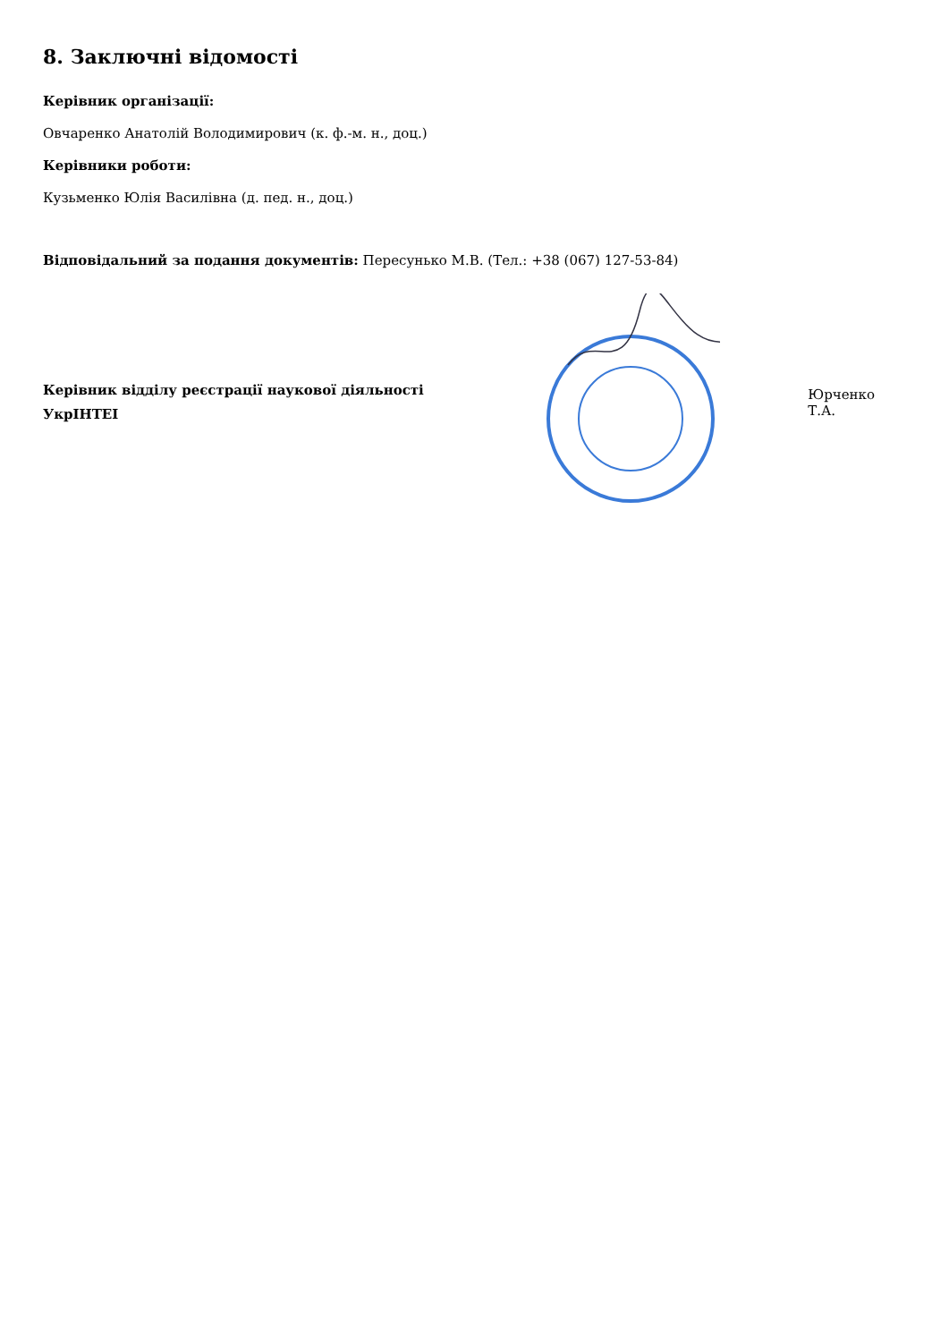8. Заключні відомості
Керівник організації:
Овчаренко Анатолій Володимирович (к. ф.-м. н., доц.)
Керівники роботи:
Кузьменко Юлія Василівна (д. пед. н., доц.)
Відповідальний за подання документів: Пересунько М.В. (Тел.: +38 (067) 127-53-84)
Керівник відділу реєстрації наукової діяльності
УкрІНТЕІ
Юрченко Т.А.